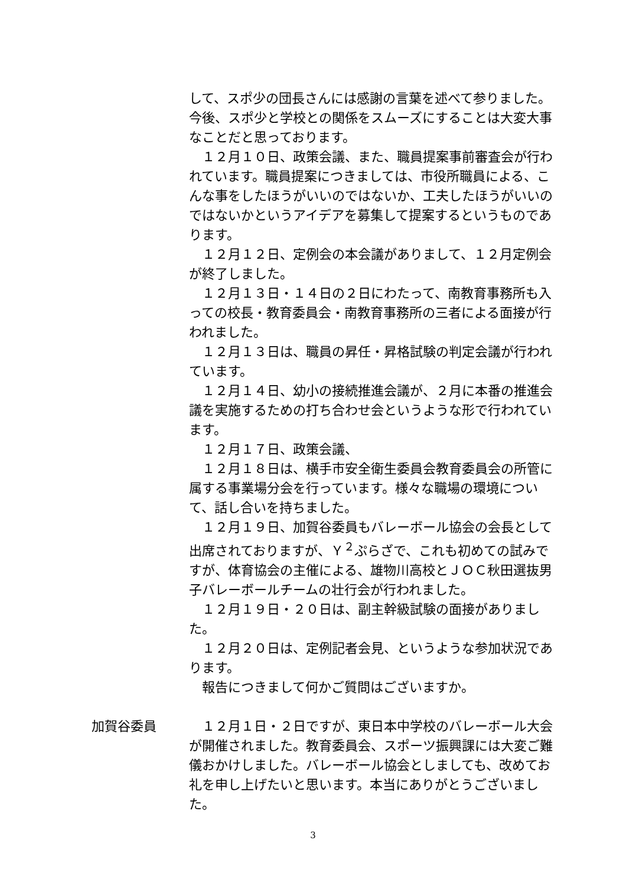して、スポ少の団長さんには感謝の言葉を述べて参りました。今後、スポ少と学校との関係をスムーズにすることは大変大事なことだと思っております。
１２月１０日、政策会議、また、職員提案事前審査会が行われています。職員提案につきましては、市役所職員による、こんな事をしたほうがいいのではないか、工夫したほうがいいのではないかというアイデアを募集して提案するというものであります。
１２月１２日、定例会の本会議がありまして、１２月定例会が終了しました。
１２月１３日・１４日の２日にわたって、南教育事務所も入っての校長・教育委員会・南教育事務所の三者による面接が行われました。
１２月１３日は、職員の昇任・昇格試験の判定会議が行われています。
１２月１４日、幼小の接続推進会議が、２月に本番の推進会議を実施するための打ち合わせ会というような形で行われています。
１２月１７日、政策会議、
１２月１８日は、横手市安全衛生委員会教育委員会の所管に属する事業場分会を行っています。様々な職場の環境について、話し合いを持ちました。
１２月１９日、加賀谷委員もバレーボール協会の会長として出席されておりますが、Ｙ<sup>２</sup>ぷらざで、これも初めての試みですが、体育協会の主催による、雄物川高校とＪＯＣ秋田選抜男子バレーボールチームの壮行会が行われました。
１２月１９日・２０日は、副主幹級試験の面接がありました。
１２月２０日は、定例記者会見、というような参加状況であります。
報告につきまして何かご質問はございますか。
加賀谷委員 １２月１日・２日ですが、東日本中学校のバレーボール大会が開催されました。教育委員会、スポーツ振興課には大変ご難儀おかけしました。バレーボール協会としましても、改めてお礼を申し上げたいと思います。本当にありがとうございました。
3